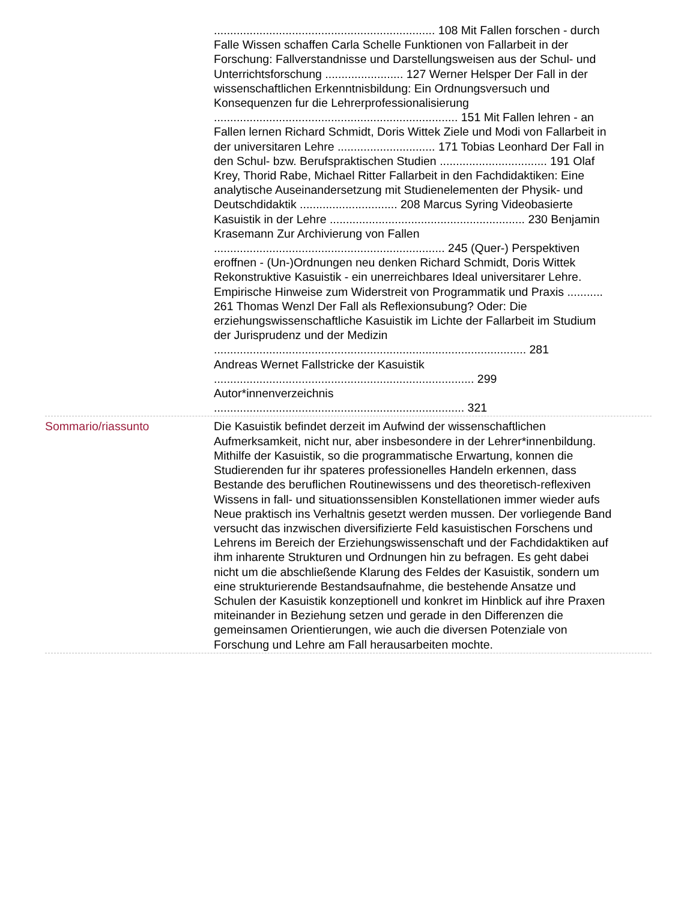.................................................................... 108 Mit Fallen forschen - durch Falle Wissen schaffen Carla Schelle Funktionen von Fallarbeit in der Forschung: Fallverstandnisse und Darstellungsweisen aus der Schul- und Unterrichtsforschung ........................ 127 Werner Helsper Der Fall in der wissenschaftlichen Erkenntnisbildung: Ein Ordnungsversuch und Konsequenzen fur die Lehrerprofessionalisierung ........................................................................... 151 Mit Fallen lehren - an Fallen lernen Richard Schmidt, Doris Wittek Ziele und Modi von Fallarbeit in der universitaren Lehre .............................. 171 Tobias Leonhard Der Fall in den Schul- bzw. Berufspraktischen Studien ................................. 191 Olaf Krey, Thorid Rabe, Michael Ritter Fallarbeit in den Fachdidaktiken: Eine analytische Auseinandersetzung mit Studienelementen der Physik- und Deutschdidaktik .............................. 208 Marcus Syring Videobasierte Kasuistik in der Lehre ............................................................ 230 Benjamin Krasemann Zur Archivierung von Fallen ....................................................................... 245 (Quer-) Perspektiven eroffnen - (Un-)Ordnungen neu denken Richard Schmidt, Doris Wittek Rekonstruktive Kasuistik - ein unerreichbares Ideal universitarer Lehre. Empirische Hinweise zum Widerstreit von Programmatik und Praxis ........... 261 Thomas Wenzl Der Fall als Reflexionsubung? Oder: Die erziehungswissenschaftliche Kasuistik im Lichte der Fallarbeit im Studium der Jurisprudenz und der Medizin ................................................................................................ 281
Andreas Wernet Fallstricke der Kasuistik
................................................................................ 299
Autor*innenverzeichnis
............................................................................. 321
Sommario/riassunto Die Kasuistik befindet derzeit im Aufwind der wissenschaftlichen Aufmerksamkeit, nicht nur, aber insbesondere in der Lehrer*innenbildung. Mithilfe der Kasuistik, so die programmatische Erwartung, konnen die Studierenden fur ihr spateres professionelles Handeln erkennen, dass Bestande des beruflichen Routinewissens und des theoretisch-reflexiven Wissens in fall- und situationssensiblen Konstellationen immer wieder aufs Neue praktisch ins Verhaltnis gesetzt werden mussen. Der vorliegende Band versucht das inzwischen diversifizierte Feld kasuistischen Forschens und Lehrens im Bereich der Erziehungswissenschaft und der Fachdidaktiken auf ihm inharente Strukturen und Ordnungen hin zu befragen. Es geht dabei nicht um die abschließende Klarung des Feldes der Kasuistik, sondern um eine strukturierende Bestandsaufnahme, die bestehende Ansatze und Schulen der Kasuistik konzeptionell und konkret im Hinblick auf ihre Praxen miteinander in Beziehung setzen und gerade in den Differenzen die gemeinsamen Orientierungen, wie auch die diversen Potenziale von Forschung und Lehre am Fall herausarbeiten mochte.